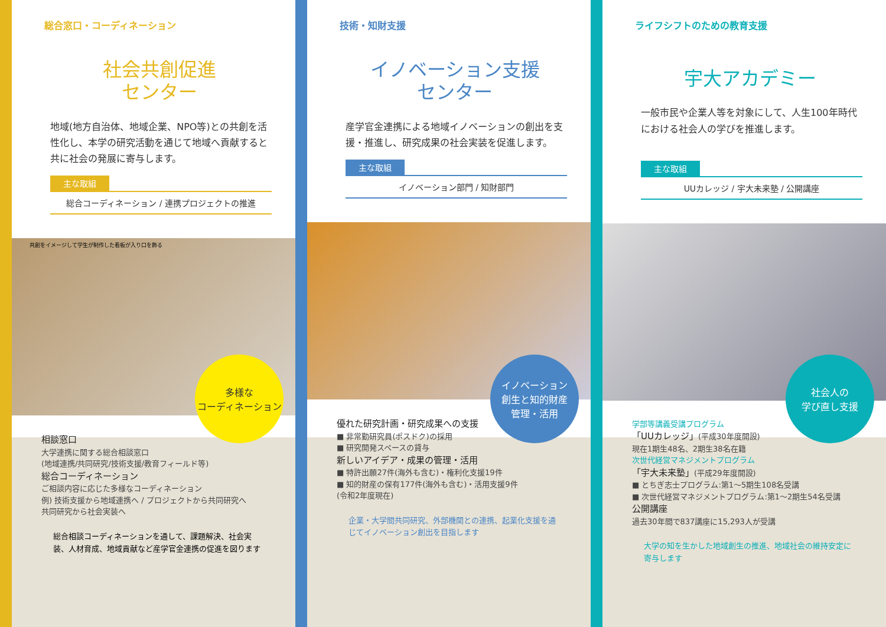総合窓口・コーディネーション
社会共創促進
センター
地域(地方自治体、地域企業、NPO等)との共創を活性化し、本学の研究活動を通じて地域へ貢献すると共に社会の発展に寄与します。
主な取組
総合コーディネーション / 連携プロジェクトの推進
共創をイメージして学生が制作した看板が入り口を飾る
多様な
コーディネーション
相談窓口
大学連携に関する総合相談窓口
(地域連携/共同研究/技術支援/教育フィールド等)
総合コーディネーション
ご相談内容に応じた多様なコーディネーション
例) 技術支援から地域連携へ / プロジェクトから共同研究へ
共同研究から社会実装へ
総合相談コーディネーションを通して、課題解決、社会実装、人材育成、地域貢献など産学官金連携の促進を図ります
技術・知財支援
イノベーション支援
センター
産学官金連携による地域イノベーションの創出を支援・推進し、研究成果の社会実装を促進します。
主な取組
イノベーション部門 / 知財部門
イノベーション
創生と知的財産
管理・活用
優れた研究計画・研究成果への支援
■ 非常勤研究員(ポスドク)の採用
■ 研究開発スペースの貸与
新しいアイデア・成果の管理・活用
■ 特許出願27件(海外も含む)・権利化支援19件
■ 知的財産の保有177件(海外も含む)・活用支援9件
(令和2年度現在)
企業・大学間共同研究、外部機関との連携、起業化支援を通じてイノベーション創出を目指します
ライフシフトのための教育支援
宇大アカデミー
一般市民や企業人等を対象にして、人生100年時代における社会人の学びを推進します。
主な取組
UUカレッジ / 宇大未来塾 / 公開講座
社会人の
学び直し支援
学部等講義受講プログラム
「UUカレッジ」(平成30年度開設)
現在1期生48名、2期生38名在籍
次世代経営マネジメントプログラム
「宇大未来塾」(平成29年度開設)
■ とちぎ志士プログラム:第1〜5期生108名受講
■ 次世代経営マネジメントプログラム:第1〜2期生54名受講
公開講座
過去30年間で837講座に15,293人が受講
大学の知を生かした地域創生の推進、地域社会の維持安定に寄与します